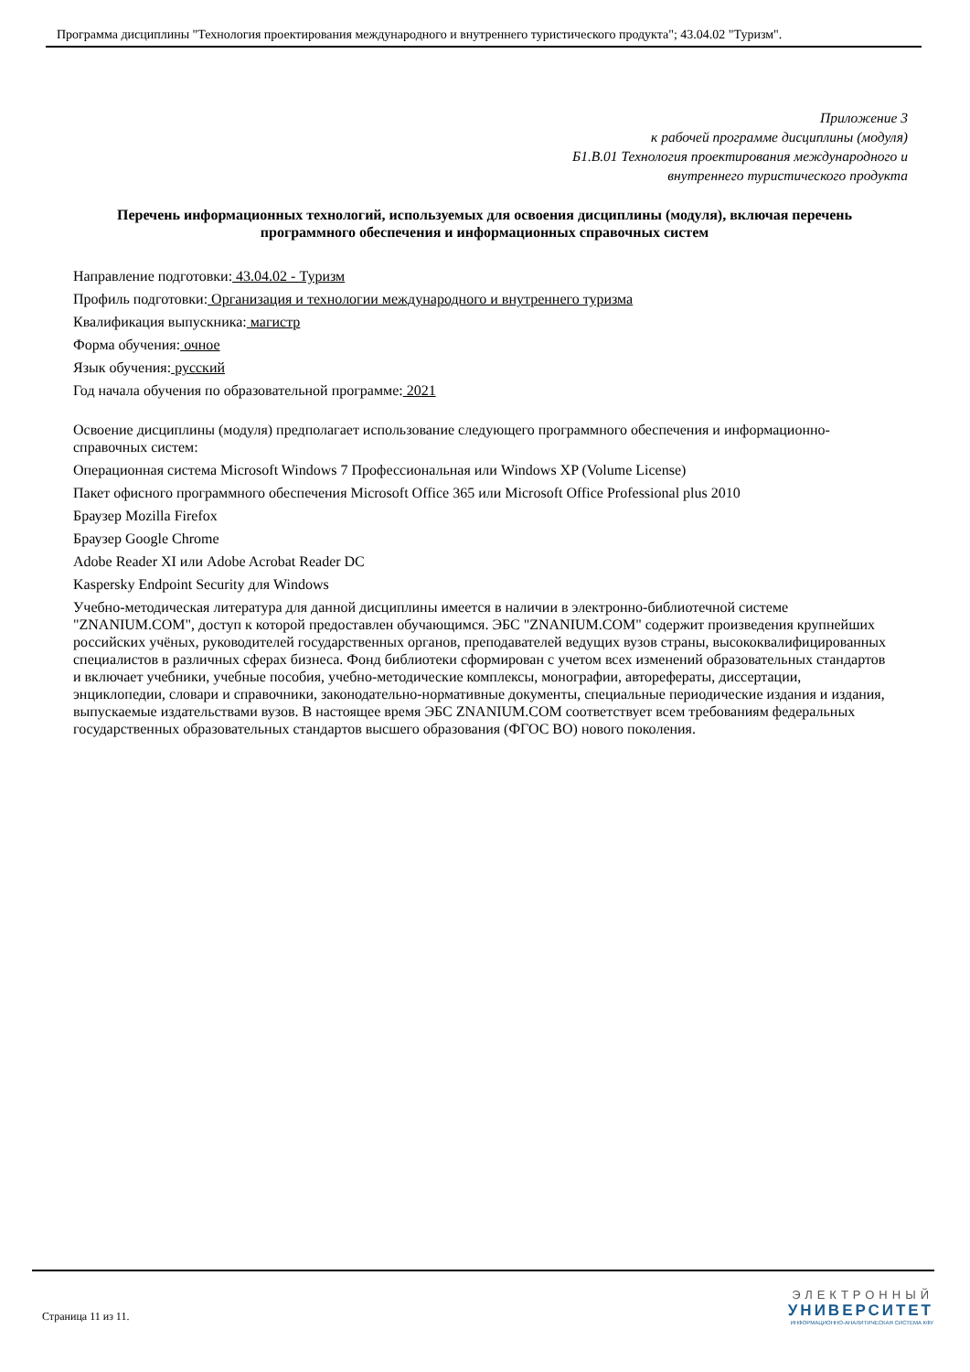Программа дисциплины "Технология проектирования международного и внутреннего туристического продукта"; 43.04.02 "Туризм".
Приложение 3
к рабочей программе дисциплины (модуля)
Б1.В.01 Технология проектирования международного и
внутреннего туристического продукта
Перечень информационных технологий, используемых для освоения дисциплины (модуля), включая перечень программного обеспечения и информационных справочных систем
Направление подготовки: 43.04.02 - Туризм
Профиль подготовки: Организация и технологии международного и внутреннего туризма
Квалификация выпускника: магистр
Форма обучения: очное
Язык обучения: русский
Год начала обучения по образовательной программе: 2021
Освоение дисциплины (модуля) предполагает использование следующего программного обеспечения и информационно-справочных систем:
Операционная система Microsoft Windows 7 Профессиональная или Windows XP (Volume License)
Пакет офисного программного обеспечения Microsoft Office 365 или Microsoft Office Professional plus 2010
Браузер Mozilla Firefox
Браузер Google Chrome
Adobe Reader XI или Adobe Acrobat Reader DC
Kaspersky Endpoint Security для Windows
Учебно-методическая литература для данной дисциплины имеется в наличии в электронно-библиотечной системе "ZNANIUM.COM", доступ к которой предоставлен обучающимся. ЭБС "ZNANIUM.COM" содержит произведения крупнейших российских учёных, руководителей государственных органов, преподавателей ведущих вузов страны, высококвалифицированных специалистов в различных сферах бизнеса. Фонд библиотеки сформирован с учетом всех изменений образовательных стандартов и включает учебники, учебные пособия, учебно-методические комплексы, монографии, авторефераты, диссертации, энциклопедии, словари и справочники, законодательно-нормативные документы, специальные периодические издания и издания, выпускаемые издательствами вузов. В настоящее время ЭБС ZNANIUM.COM соответствует всем требованиям федеральных государственных образовательных стандартов высшего образования (ФГОС ВО) нового поколения.
Страница 11 из 11.
ЭЛЕКТРОННЫЙ
УНИВЕРСИТЕТ
ИНФОРМАЦИОННО-АНАЛИТИЧЕСКАЯ СИСТЕМА КФУ